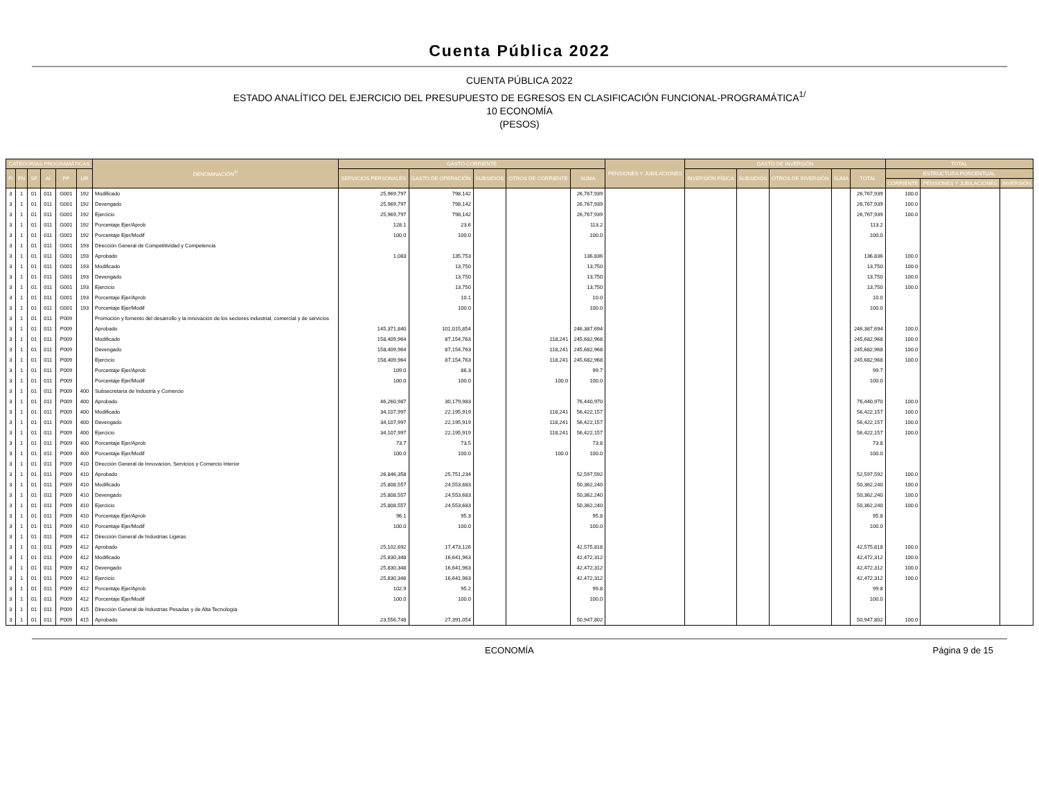Cuenta Pública 2022
CUENTA PÚBLICA 2022
ESTADO ANALÍTICO DEL EJERCICIO DEL PRESUPUESTO DE EGRESOS EN CLASIFICACIÓN FUNCIONAL-PROGRAMÁTICA<sup>1/</sup>
10 ECONOMÍA
(PESOS)
| CATEGORÍAS PROGRAMÁTICAS | | | | | | DENOMINACIÓN<sup>2/</sup> | GASTO CORRIENTE | | | | | PENSIONES Y JUBILACIONES | GASTO DE INVERSIÓN | | | | | TOTAL | | |
| --- | --- | --- | --- | --- | --- | --- | --- | --- | --- | --- | --- | --- | --- | --- | --- | --- | --- | --- | --- | --- |
| FI | FN | SF | AI | PP | UR | | SERVICIOS PERSONALES | GASTO DE OPERACIÓN | SUBSIDIOS | OTROS DE CORRIENTE | SUMA | | INVERSIÓN FÍSICA | SUBSIDIOS | OTROS DE INVERSIÓN | SUMA | TOTAL | ESTRUCTURA PORCENTUAL | | |
| | | | | | | | | | | | | | | | | | | CORRIENTE | PENSIONES Y JUBILACIONES | INVERSIÓN |
| 3 | 1 | 01 | 011 | G001 | 192 | Modificado | 25,969,797 | 798,142 | | | 26,767,939 | | | | | | 26,767,939 | 100.0 | | |
| 3 | 1 | 01 | 011 | G001 | 192 | Devengado | 25,969,797 | 798,142 | | | 26,767,939 | | | | | | 26,767,939 | 100.0 | | |
| 3 | 1 | 01 | 011 | G001 | 192 | Ejercicio | 25,969,797 | 798,142 | | | 26,767,939 | | | | | | 26,767,939 | 100.0 | | |
| 3 | 1 | 01 | 011 | G001 | 192 | Porcentaje Ejer/Aprob | 128.1 | 23.6 | | | 113.2 | | | | | | 113.2 | | | |
| 3 | 1 | 01 | 011 | G001 | 192 | Porcentaje Ejer/Modif | 100.0 | 100.0 | | | 100.0 | | | | | | 100.0 | | | |
| 3 | 1 | 01 | 011 | G001 | 193 | Dirección General de Competitividad y Competencia | | | | | | | | | | | | | | |
| 3 | 1 | 01 | 011 | G001 | 193 | Aprobado | 1,083 | 135,753 | | | 136,836 | | | | | | 136,836 | 100.0 | | |
| 3 | 1 | 01 | 011 | G001 | 193 | Modificado | | 13,750 | | | 13,750 | | | | | | 13,750 | 100.0 | | |
| 3 | 1 | 01 | 011 | G001 | 193 | Devengado | | 13,750 | | | 13,750 | | | | | | 13,750 | 100.0 | | |
| 3 | 1 | 01 | 011 | G001 | 193 | Ejercicio | | 13,750 | | | 13,750 | | | | | | 13,750 | 100.0 | | |
| 3 | 1 | 01 | 011 | G001 | 193 | Porcentaje Ejer/Aprob | | 10.1 | | | 10.0 | | | | | | 10.0 | | | |
| 3 | 1 | 01 | 011 | G001 | 193 | Porcentaje Ejer/Modif | | 100.0 | | | 100.0 | | | | | | 100.0 | | | |
| 3 | 1 | 01 | 011 | P009 | | Promoción y fomento del desarrollo y la innovación de los sectores industrial, comercial y de servicios | | | | | | | | | | | | | | |
| 3 | 1 | 01 | 011 | P009 | | Aprobado | 145,371,840 | 101,015,854 | | | 246,387,694 | | | | | | 246,387,694 | 100.0 | | |
| 3 | 1 | 01 | 011 | P009 | | Modificado | 158,409,964 | 87,154,763 | | 118,241 | 245,682,968 | | | | | | 245,682,968 | 100.0 | | |
| 3 | 1 | 01 | 011 | P009 | | Devengado | 158,409,964 | 87,154,763 | | 118,241 | 245,682,968 | | | | | | 245,682,968 | 100.0 | | |
| 3 | 1 | 01 | 011 | P009 | | Ejercicio | 158,409,964 | 87,154,763 | | 118,241 | 245,682,968 | | | | | | 245,682,968 | 100.0 | | |
| 3 | 1 | 01 | 011 | P009 | | Porcentaje Ejer/Aprob | 109.0 | 86.3 | | | 99.7 | | | | | | 99.7 | | | |
| 3 | 1 | 01 | 011 | P009 | | Porcentaje Ejer/Modif | 100.0 | 100.0 | | 100.0 | 100.0 | | | | | | 100.0 | | | |
| 3 | 1 | 01 | 011 | P009 | 400 | Subsecretaría de Industria y Comercio | | | | | | | | | | | | | | |
| 3 | 1 | 01 | 011 | P009 | 400 | Aprobado | 46,260,987 | 30,179,983 | | | 76,440,970 | | | | | | 76,440,970 | 100.0 | | |
| 3 | 1 | 01 | 011 | P009 | 400 | Modificado | 34,107,997 | 22,195,919 | | 118,241 | 56,422,157 | | | | | | 56,422,157 | 100.0 | | |
| 3 | 1 | 01 | 011 | P009 | 400 | Devengado | 34,107,997 | 22,195,919 | | 118,241 | 56,422,157 | | | | | | 56,422,157 | 100.0 | | |
| 3 | 1 | 01 | 011 | P009 | 400 | Ejercicio | 34,107,997 | 22,195,919 | | 118,241 | 56,422,157 | | | | | | 56,422,157 | 100.0 | | |
| 3 | 1 | 01 | 011 | P009 | 400 | Porcentaje Ejer/Aprob | 73.7 | 73.5 | | | 73.8 | | | | | | 73.8 | | | |
| 3 | 1 | 01 | 011 | P009 | 400 | Porcentaje Ejer/Modif | 100.0 | 100.0 | | 100.0 | 100.0 | | | | | | 100.0 | | | |
| 3 | 1 | 01 | 011 | P009 | 410 | Dirección General de Innovación, Servicios y Comercio Interior | | | | | | | | | | | | | | |
| 3 | 1 | 01 | 011 | P009 | 410 | Aprobado | 26,846,358 | 25,751,234 | | | 52,597,592 | | | | | | 52,597,592 | 100.0 | | |
| 3 | 1 | 01 | 011 | P009 | 410 | Modificado | 25,808,557 | 24,553,683 | | | 50,362,240 | | | | | | 50,362,240 | 100.0 | | |
| 3 | 1 | 01 | 011 | P009 | 410 | Devengado | 25,808,557 | 24,553,683 | | | 50,362,240 | | | | | | 50,362,240 | 100.0 | | |
| 3 | 1 | 01 | 011 | P009 | 410 | Ejercicio | 25,808,557 | 24,553,683 | | | 50,362,240 | | | | | | 50,362,240 | 100.0 | | |
| 3 | 1 | 01 | 011 | P009 | 410 | Porcentaje Ejer/Aprob | 96.1 | 95.3 | | | 95.8 | | | | | | 95.8 | | | |
| 3 | 1 | 01 | 011 | P009 | 410 | Porcentaje Ejer/Modif | 100.0 | 100.0 | | | 100.0 | | | | | | 100.0 | | | |
| 3 | 1 | 01 | 011 | P009 | 412 | Dirección General de Industrias Ligeras | | | | | | | | | | | | | | |
| 3 | 1 | 01 | 011 | P009 | 412 | Aprobado | 25,102,692 | 17,473,126 | | | 42,575,818 | | | | | | 42,575,818 | 100.0 | | |
| 3 | 1 | 01 | 011 | P009 | 412 | Modificado | 25,830,348 | 16,641,963 | | | 42,472,312 | | | | | | 42,472,312 | 100.0 | | |
| 3 | 1 | 01 | 011 | P009 | 412 | Devengado | 25,830,348 | 16,641,963 | | | 42,472,312 | | | | | | 42,472,312 | 100.0 | | |
| 3 | 1 | 01 | 011 | P009 | 412 | Ejercicio | 25,830,348 | 16,641,963 | | | 42,472,312 | | | | | | 42,472,312 | 100.0 | | |
| 3 | 1 | 01 | 011 | P009 | 412 | Porcentaje Ejer/Aprob | 102.9 | 95.2 | | | 99.8 | | | | | | 99.8 | | | |
| 3 | 1 | 01 | 011 | P009 | 412 | Porcentaje Ejer/Modif | 100.0 | 100.0 | | | 100.0 | | | | | | 100.0 | | | |
| 3 | 1 | 01 | 011 | P009 | 415 | Dirección General de Industrias Pesadas y de Alta Tecnología | | | | | | | | | | | | | | |
| 3 | 1 | 01 | 011 | P009 | 415 | Aprobado | 23,556,748 | 27,391,054 | | | 50,947,802 | | | | | | 50,947,802 | 100.0 | | |
ECONOMÍA Página 9 de 15